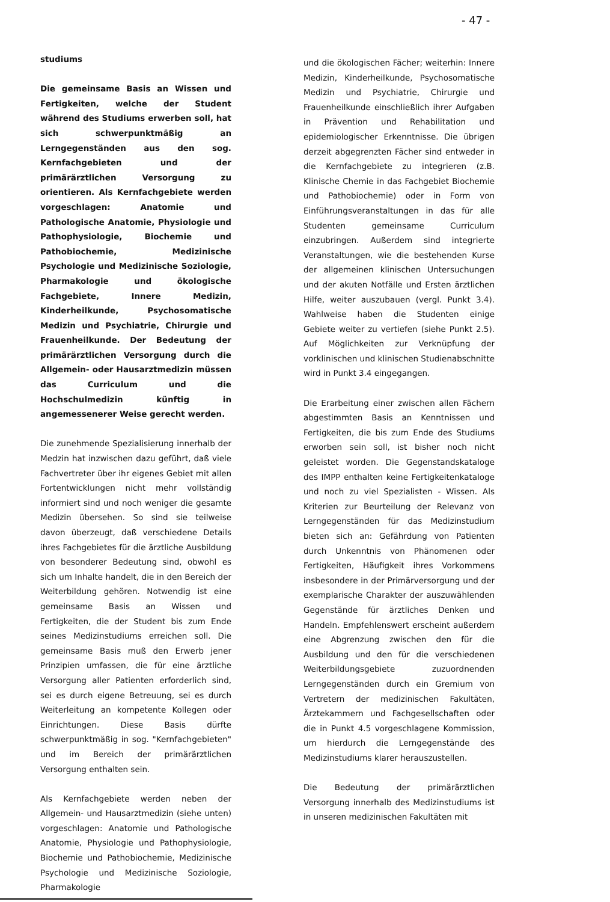- 47 -
studiums
Die gemeinsame Basis an Wissen und Fertigkeiten, welche der Student während des Studiums erwerben soll, hat sich schwerpunktmäßig an Lerngegenständen aus den sog. Kernfachgebieten und der primärärztlichen Versorgung zu orientieren. Als Kernfachgebiete werden vorgeschlagen: Anatomie und Pathologische Anatomie, Physiologie und Pathophysiologie, Biochemie und Pathobiochemie, Medizinische Psychologie und Medizinische Soziologie, Pharmakologie und ökologische Fachgebiete, Innere Medizin, Kinderheilkunde, Psychosomatische Medizin und Psychiatrie, Chirurgie und Frauenheilkunde. Der Bedeutung der primärärztlichen Versorgung durch die Allgemein- oder Hausarztmedizin müssen das Curriculum und die Hochschulmedizin künftig in angemessenerer Weise gerecht werden.
Die zunehmende Spezialisierung innerhalb der Medzin hat inzwischen dazu geführt, daß viele Fachvertreter über ihr eigenes Gebiet mit allen Fortentwicklungen nicht mehr vollständig informiert sind und noch weniger die gesamte Medizin übersehen. So sind sie teilweise davon überzeugt, daß verschiedene Details ihres Fachgebietes für die ärztliche Ausbildung von besonderer Bedeutung sind, obwohl es sich um Inhalte handelt, die in den Bereich der Weiterbildung gehören. Notwendig ist eine gemeinsame Basis an Wissen und Fertigkeiten, die der Student bis zum Ende seines Medizinstudiums erreichen soll. Die gemeinsame Basis muß den Erwerb jener Prinzipien umfassen, die für eine ärztliche Versorgung aller Patienten erforderlich sind, sei es durch eigene Betreuung, sei es durch Weiterleitung an kompetente Kollegen oder Einrichtungen. Diese Basis dürfte schwerpunktmäßig in sog. "Kernfachgebieten" und im Bereich der primärärztlichen Versorgung enthalten sein.
Als Kernfachgebiete werden neben der Allgemein- und Hausarztmedizin (siehe unten) vorgeschlagen: Anatomie und Pathologische Anatomie, Physiologie und Pathophysiologie, Biochemie und Pathobiochemie, Medizinische Psychologie und Medizinische Soziologie, Pharmakologie
und die ökologischen Fächer; weiterhin: Innere Medizin, Kinderheilkunde, Psychosomatische Medizin und Psychiatrie, Chirurgie und Frauenheilkunde einschließlich ihrer Aufgaben in Prävention und Rehabilitation und epidemiologischer Erkenntnisse. Die übrigen derzeit abgegrenzten Fächer sind entweder in die Kernfachgebiete zu integrieren (z.B. Klinische Chemie in das Fachgebiet Biochemie und Pathobiochemie) oder in Form von Einführungsveranstaltungen in das für alle Studenten gemeinsame Curriculum einzubringen. Außerdem sind integrierte Veranstaltungen, wie die bestehenden Kurse der allgemeinen klinischen Untersuchungen und der akuten Notfälle und Ersten ärztlichen Hilfe, weiter auszubauen (vergl. Punkt 3.4). Wahlweise haben die Studenten einige Gebiete weiter zu vertiefen (siehe Punkt 2.5). Auf Möglichkeiten zur Verknüpfung der vorklinischen und klinischen Studienabschnitte wird in Punkt 3.4 eingegangen.
Die Erarbeitung einer zwischen allen Fächern abgestimmten Basis an Kenntnissen und Fertigkeiten, die bis zum Ende des Studiums erworben sein soll, ist bisher noch nicht geleistet worden. Die Gegenstandskataloge des IMPP enthalten keine Fertigkeitenkataloge und noch zu viel Spezialisten - Wissen. Als Kriterien zur Beurteilung der Relevanz von Lerngegenständen für das Medizinstudium bieten sich an: Gefährdung von Patienten durch Unkenntnis von Phänomenen oder Fertigkeiten, Häufigkeit ihres Vorkommens insbesondere in der Primärversorgung und der exemplarische Charakter der auszuwählenden Gegenstände für ärztliches Denken und Handeln. Empfehlenswert erscheint außerdem eine Abgrenzung zwischen den für die Ausbildung und den für die verschiedenen Weiterbildungsgebiete zuzuordnenden Lerngegenständen durch ein Gremium von Vertretern der medizinischen Fakultäten, Ärztekammern und Fachgesellschaften oder die in Punkt 4.5 vorgeschlagene Kommission, um hierdurch die Lerngegenstände des Medizinstudiums klarer herauszustellen.
Die Bedeutung der primärärztlichen Versorgung innerhalb des Medizinstudiums ist in unseren medizinischen Fakultäten mit